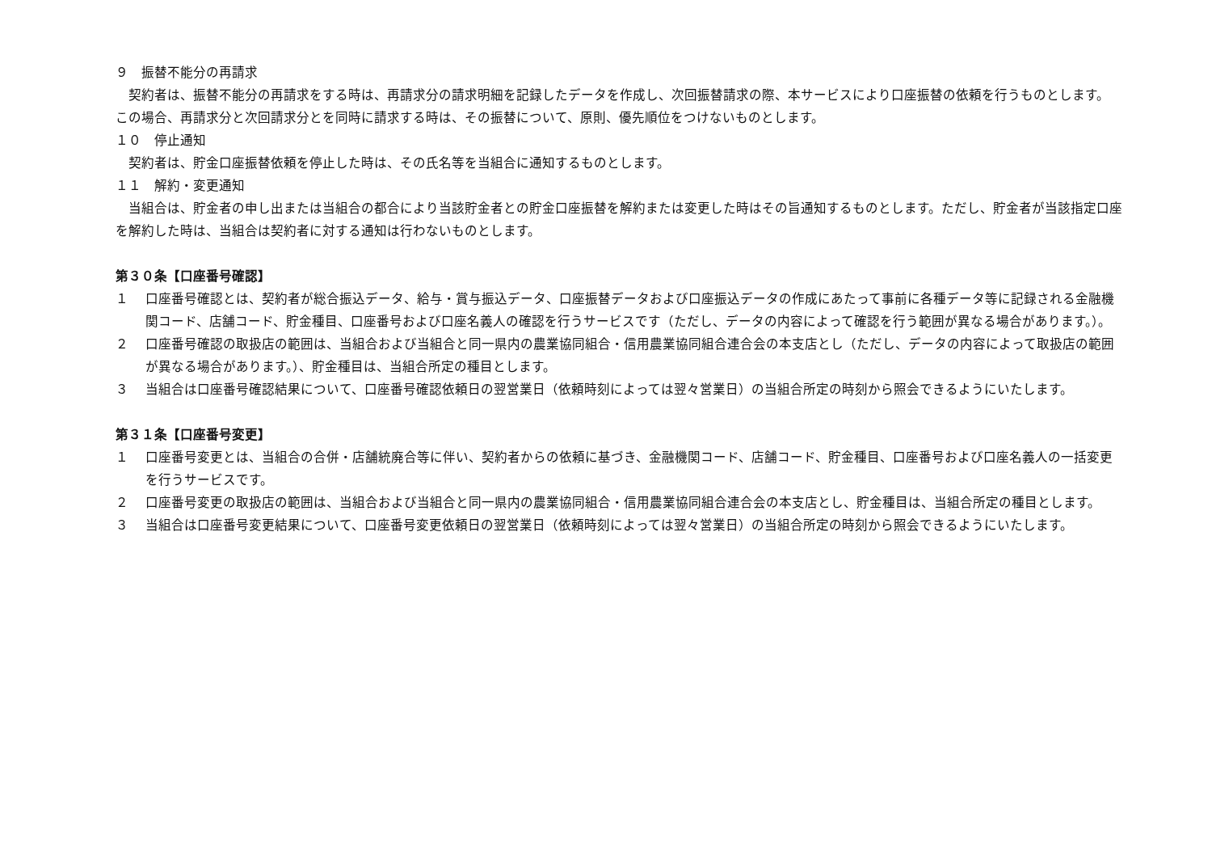９　振替不能分の再請求
契約者は、振替不能分の再請求をする時は、再請求分の請求明細を記録したデータを作成し、次回振替請求の際、本サービスにより口座振替の依頼を行うものとします。 この場合、再請求分と次回請求分とを同時に請求する時は、その振替について、原則、優先順位をつけないものとします。
１０　停止通知
契約者は、貯金口座振替依頼を停止した時は、その氏名等を当組合に通知するものとします。
１１　解約・変更通知
当組合は、貯金者の申し出または当組合の都合により当該貯金者との貯金口座振替を解約または変更した時はその旨通知するものとします。ただし、貯金者が当該指定口座を解約した時は、当組合は契約者に対する通知は行わないものとします。
第３０条【口座番号確認】
１ 口座番号確認とは、契約者が総合振込データ、給与・賞与振込データ、口座振替データおよび口座振込データの作成にあたって事前に各種データ等に記録される金融機関コード、店舗コード、貯金種目、口座番号および口座名義人の確認を行うサービスです（ただし、データの内容によって確認を行う範囲が異なる場合があります。）。
２ 口座番号確認の取扱店の範囲は、当組合および当組合と同一県内の農業協同組合・信用農業協同組合連合会の本支店とし（ただし、データの内容によって取扱店の範囲が異なる場合があります。）、貯金種目は、当組合所定の種目とします。
３ 当組合は口座番号確認結果について、口座番号確認依頼日の翌営業日（依頼時刻によっては翌々営業日）の当組合所定の時刻から照会できるようにいたします。
第３１条【口座番号変更】
１ 口座番号変更とは、当組合の合併・店舗統廃合等に伴い、契約者からの依頼に基づき、金融機関コード、店舗コード、貯金種目、口座番号および口座名義人の一括変更を行うサービスです。
２ 口座番号変更の取扱店の範囲は、当組合および当組合と同一県内の農業協同組合・信用農業協同組合連合会の本支店とし、貯金種目は、当組合所定の種目とします。
３ 当組合は口座番号変更結果について、口座番号変更依頼日の翌営業日（依頼時刻によっては翌々営業日）の当組合所定の時刻から照会できるようにいたします。